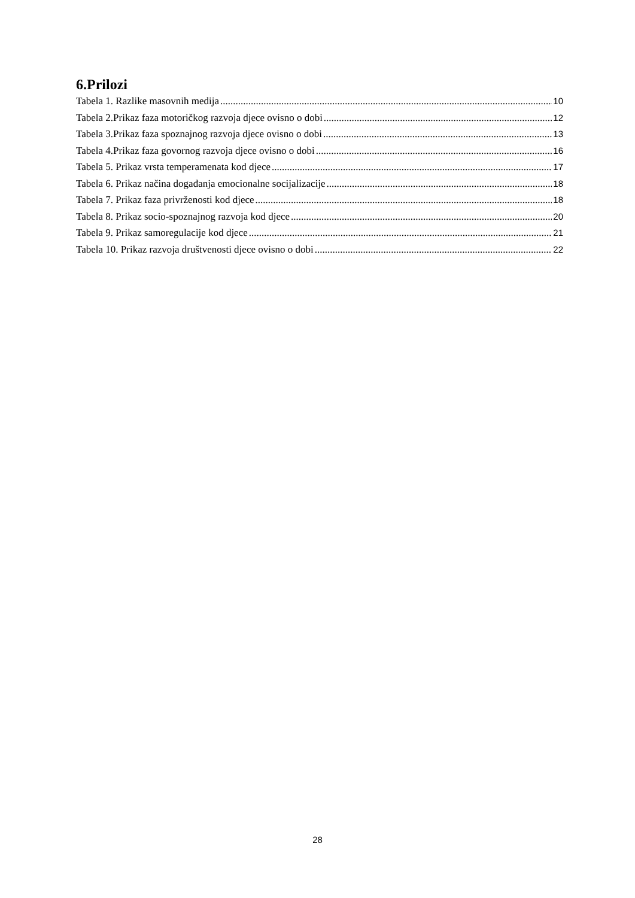6.Prilozi
Tabela 1. Razlike masovnih medija 10
Tabela 2.Prikaz faza motoričkog razvoja djece ovisno o dobi 12
Tabela 3.Prikaz faza spoznajnog razvoja djece ovisno o dobi 13
Tabela 4.Prikaz faza govornog razvoja djece ovisno o dobi 16
Tabela 5. Prikaz vrsta temperamenata kod djece 17
Tabela 6. Prikaz načina događanja emocionalne socijalizacije 18
Tabela 7. Prikaz faza privrženosti kod djece 18
Tabela 8. Prikaz socio-spoznajnog razvoja kod djece 20
Tabela 9. Prikaz samoregulacije kod djece 21
Tabela 10. Prikaz razvoja društvenosti djece ovisno o dobi 22
28